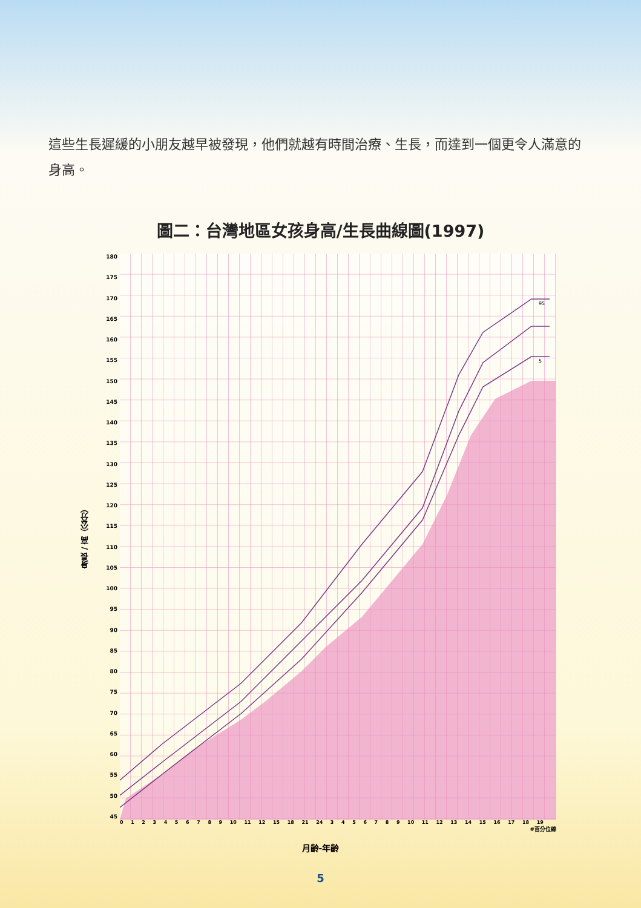這些生長遲緩的小朋友越早被發現，他們就越有時間治療、生長，而達到一個更令人滿意的身高。
圖二：台灣地區女孩身高/生長曲線圖(1997)
身長 / 高（公分）
180
175
170
165
160
155
150
145
140
135
130
125
120
115
110
105
100
95
90
85
80
75
70
65
60
55
50
45
95
5
0123456789 10 11 12 15 18 21 24 3456789 10 11 12 13 14 15 16 17 18 19
#百分位線
月齡-年齡
5